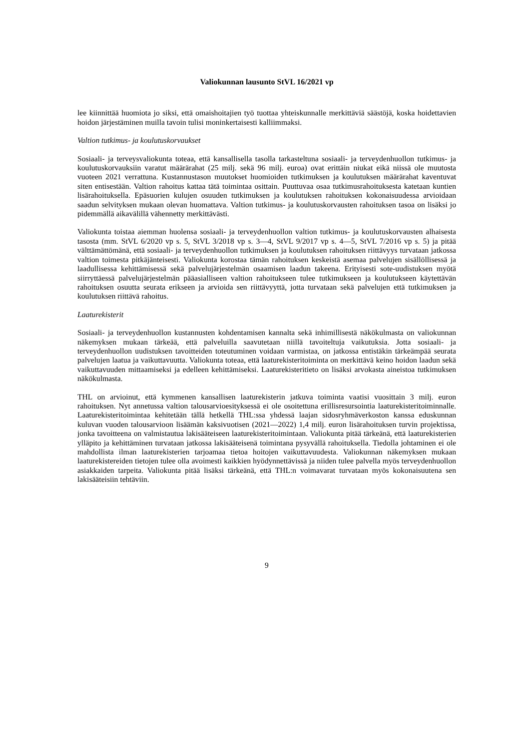Valiokunnan lausunto StVL 16/2021 vp
lee kiinnittää huomiota jo siksi, että omaishoitajien työ tuottaa yhteiskunnalle merkittäviä säästöjä, koska hoidettavien hoidon järjestäminen muilla tavoin tulisi moninkertaisesti kalliimmaksi.
Valtion tutkimus- ja koulutuskorvaukset
Sosiaali- ja terveysvaliokunta toteaa, että kansallisella tasolla tarkasteltuna sosiaali- ja terveydenhuollon tutkimus- ja koulutuskorvauksiin varatut määrärahat (25 milj. sekä 96 milj. euroa) ovat erittäin niukat eikä niissä ole muutosta vuoteen 2021 verrattuna. Kustannustason muutokset huomioiden tutkimuksen ja koulutuksen määrärahat kaventuvat siten entisestään. Valtion rahoitus kattaa tätä toimintaa osittain. Puuttuvaa osaa tutkimusrahoituksesta katetaan kuntien lisärahoituksella. Epäsuorien kulujen osuuden tutkimuksen ja koulutuksen rahoituksen kokonaisuudessa arvioidaan saadun selvityksen mukaan olevan huomattava. Valtion tutkimus- ja koulutuskorvausten rahoituksen tasoa on lisäksi jo pidemmällä aikavälillä vähennetty merkittävästi.
Valiokunta toistaa aiemman huolensa sosiaali- ja terveydenhuollon valtion tutkimus- ja koulutuskorvausten alhaisesta tasosta (mm. StVL 6/2020 vp s. 5, StVL 3/2018 vp s. 3—4, StVL 9/2017 vp s. 4—5, StVL 7/2016 vp s. 5) ja pitää välttämättömänä, että sosiaali- ja terveydenhuollon tutkimuksen ja koulutuksen rahoituksen riittävyys turvataan jatkossa valtion toimesta pitkäjänteisesti. Valiokunta korostaa tämän rahoituksen keskeistä asemaa palvelujen sisällöllisessä ja laadullisessa kehittämisessä sekä palvelujärjestelmän osaamisen laadun takeena. Erityisesti sote-uudistuksen myötä siirryttäessä palvelujärjestelmän pääasialliseen valtion rahoitukseen tulee tutkimukseen ja koulutukseen käytettävän rahoituksen osuutta seurata erikseen ja arvioida sen riittävyyttä, jotta turvataan sekä palvelujen että tutkimuksen ja koulutuksen riittävä rahoitus.
Laaturekisterit
Sosiaali- ja terveydenhuollon kustannusten kohdentamisen kannalta sekä inhimillisestä näkökulmasta on valiokunnan näkemyksen mukaan tärkeää, että palveluilla saavutetaan niillä tavoiteltuja vaikutuksia. Jotta sosiaali- ja terveydenhuollon uudistuksen tavoitteiden toteutuminen voidaan varmistaa, on jatkossa entistäkin tärkeämpää seurata palvelujen laatua ja vaikuttavuutta. Valiokunta toteaa, että laaturekisteritoiminta on merkittävä keino hoidon laadun sekä vaikuttavuuden mittaamiseksi ja edelleen kehittämiseksi. Laaturekisteritieto on lisäksi arvokasta aineistoa tutkimuksen näkökulmasta.
THL on arvioinut, että kymmenen kansallisen laaturekisterin jatkuva toiminta vaatisi vuosittain 3 milj. euron rahoituksen. Nyt annetussa valtion talousarvioesityksessä ei ole osoitettuna erillisresursointia laaturekisteritoiminnalle. Laaturekisteritoimintaa kehitetään tällä hetkellä THL:ssa yhdessä laajan sidosryhmäverkoston kanssa eduskunnan kuluvan vuoden talousarvioon lisäämän kaksivuotisen (2021—2022) 1,4 milj. euron lisärahoituksen turvin projektissa, jonka tavoitteena on valmistautua lakisääteiseen laaturekisteritoimintaan. Valiokunta pitää tärkeänä, että laaturekisterien ylläpito ja kehittäminen turvataan jatkossa lakisääteisenä toimintana pysyvällä rahoituksella. Tiedolla johtaminen ei ole mahdollista ilman laaturekisterien tarjoamaa tietoa hoitojen vaikuttavuudesta. Valiokunnan näkemyksen mukaan laaturekistereiden tietojen tulee olla avoimesti kaikkien hyödynnettävissä ja niiden tulee palvella myös terveydenhuollon asiakkaiden tarpeita. Valiokunta pitää lisäksi tärkeänä, että THL:n voimavarat turvataan myös kokonaisuutena sen lakisääteisiin tehtäviin.
9